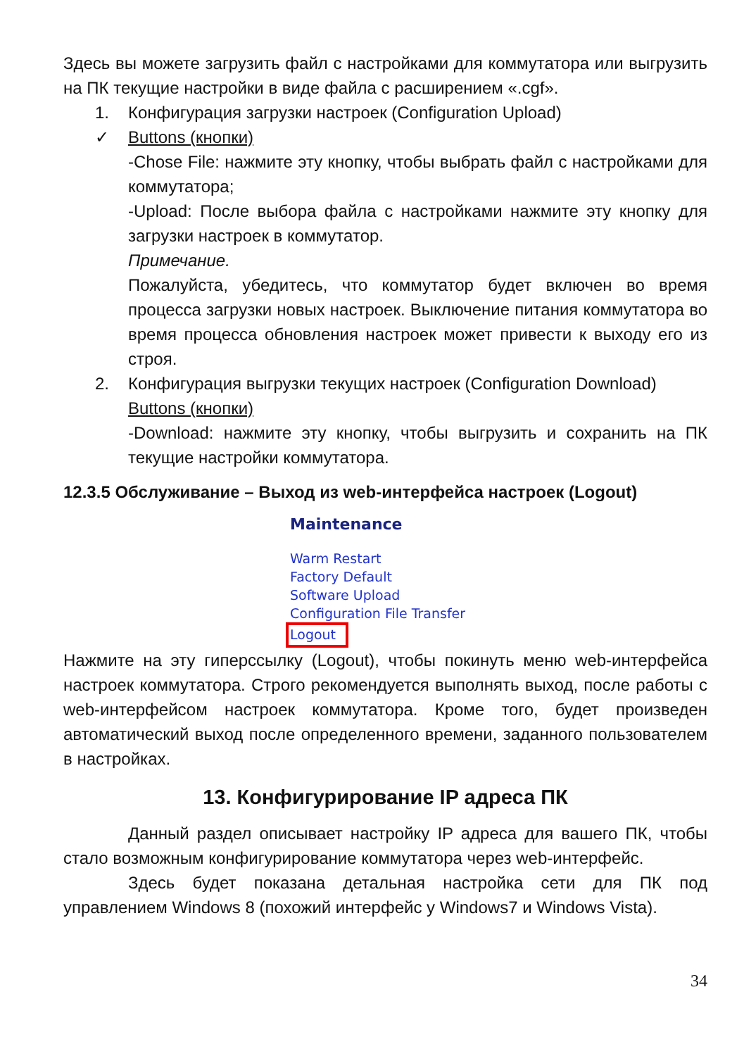Здесь вы можете загрузить файл с настройками для коммутатора или выгрузить на ПК текущие настройки в виде файла с расширением «.cgf».
1. Конфигурация загрузки настроек (Configuration Upload)
✓ Buttons (кнопки)
-Chose File: нажмите эту кнопку, чтобы выбрать файл с настройками для коммутатора;
-Upload: После выбора файла с настройками нажмите эту кнопку для загрузки настроек в коммутатор.
Примечание.
Пожалуйста, убедитесь, что коммутатор будет включен во время процесса загрузки новых настроек. Выключение питания коммутатора во время процесса обновления настроек может привести к выходу его из строя.
2. Конфигурация выгрузки текущих настроек (Configuration Download)
Buttons (кнопки)
-Download: нажмите эту кнопку, чтобы выгрузить и сохранить на ПК текущие настройки коммутатора.
12.3.5 Обслуживание – Выход из web-интерфейса настроек (Logout)
Maintenance
Warm Restart
Factory Default
Software Upload
Configuration File Transfer
Logout
Нажмите на эту гиперссылку (Logout), чтобы покинуть меню web-интерфейса настроек коммутатора. Строго рекомендуется выполнять выход, после работы с web-интерфейсом настроек коммутатора. Кроме того, будет произведен автоматический выход после определенного времени, заданного пользователем в настройках.
13. Конфигурирование IP адреса ПК
Данный раздел описывает настройку IP адреса для вашего ПК, чтобы стало возможным конфигурирование коммутатора через web-интерфейс.
Здесь будет показана детальная настройка сети для ПК под управлением Windows 8 (похожий интерфейс у Windows7 и Windows Vista).
34